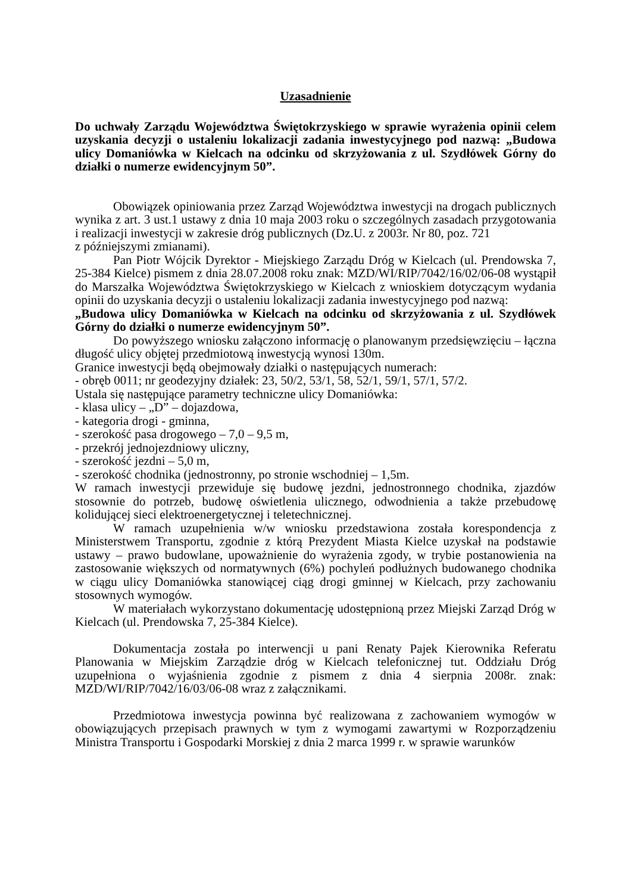Uzasadnienie
Do uchwały Zarządu Województwa Świętokrzyskiego w sprawie wyrażenia opinii celem uzyskania decyzji o ustaleniu lokalizacji zadania inwestycyjnego pod nazwą: „Budowa ulicy Domaniówka w Kielcach na odcinku od skrzyżowania z ul. Szydłówek Górny do działki o numerze ewidencyjnym 50”.
Obowiązek opiniowania przez Zarząd Województwa inwestycji na drogach publicznych wynika z art. 3 ust.1 ustawy z dnia 10 maja 2003 roku o szczególnych zasadach przygotowania i realizacji inwestycji w zakresie dróg publicznych (Dz.U. z 2003r. Nr 80, poz. 721
z późniejszymi zmianami).
Pan Piotr Wójcik Dyrektor - Miejskiego Zarządu Dróg w Kielcach (ul. Prendowska 7, 25-384 Kielce) pismem z dnia 28.07.2008 roku znak: MZD/WI/RIP/7042/16/02/06-08 wystąpił do Marszałka Województwa Świętokrzyskiego w Kielcach z wnioskiem dotyczącym wydania opinii do uzyskania decyzji o ustaleniu lokalizacji zadania inwestycyjnego pod nazwą:
„Budowa ulicy Domaniówka w Kielcach na odcinku od skrzyżowania z ul. Szydłówek Górny do działki o numerze ewidencyjnym 50”.
Do powyższego wniosku załączono informację o planowanym przedsięwzięciu – łączna długość ulicy objętej przedmiotową inwestycją wynosi 130m.
Granice inwestycji będą obejmowały działki o następujących numerach:
- obręb 0011; nr geodezyjny działek: 23, 50/2, 53/1, 58, 52/1, 59/1, 57/1, 57/2.
Ustala się następujące parametry techniczne ulicy Domaniówka:
- klasa ulicy – „D” – dojazdowa,
- kategoria drogi - gminna,
- szerokość pasa drogowego – 7,0 – 9,5 m,
- przekrój jednojezdniowy uliczny,
- szerokość jezdni – 5,0 m,
- szerokość chodnika (jednostronny, po stronie wschodniej – 1,5m.
W ramach inwestycji przewiduje się budowę jezdni, jednostronnego chodnika, zjazdów stosownie do potrzeb, budowę oświetlenia ulicznego, odwodnienia a także przebudowę kolidującej sieci elektroenergetycznej i teletechnicznej.
W ramach uzupełnienia w/w wniosku przedstawiona została korespondencja z Ministerstwem Transportu, zgodnie z którą Prezydent Miasta Kielce uzyskał na podstawie ustawy – prawo budowlane, upoważnienie do wyrażenia zgody, w trybie postanowienia na zastosowanie większych od normatywnych (6%) pochyleń podłużnych budowanego chodnika w ciągu ulicy Domaniówka stanowiącej ciąg drogi gminnej w Kielcach, przy zachowaniu stosownych wymogów.
W materiałach wykorzystano dokumentację udostępnioną przez Miejski Zarząd Dróg w Kielcach (ul. Prendowska 7, 25-384 Kielce).
Dokumentacja została po interwencji u pani Renaty Pajek Kierownika Referatu Planowania w Miejskim Zarządzie dróg w Kielcach telefonicznej tut. Oddziału Dróg uzupełniona o wyjaśnienia zgodnie z pismem z dnia 4 sierpnia 2008r. znak: MZD/WI/RIP/7042/16/03/06-08 wraz z załącznikami.
Przedmiotowa inwestycja powinna być realizowana z zachowaniem wymogów w obowiązujących przepisach prawnych w tym z wymogami zawartymi w Rozporządzeniu Ministra Transportu i Gospodarki Morskiej z dnia 2 marca 1999 r. w sprawie warunków